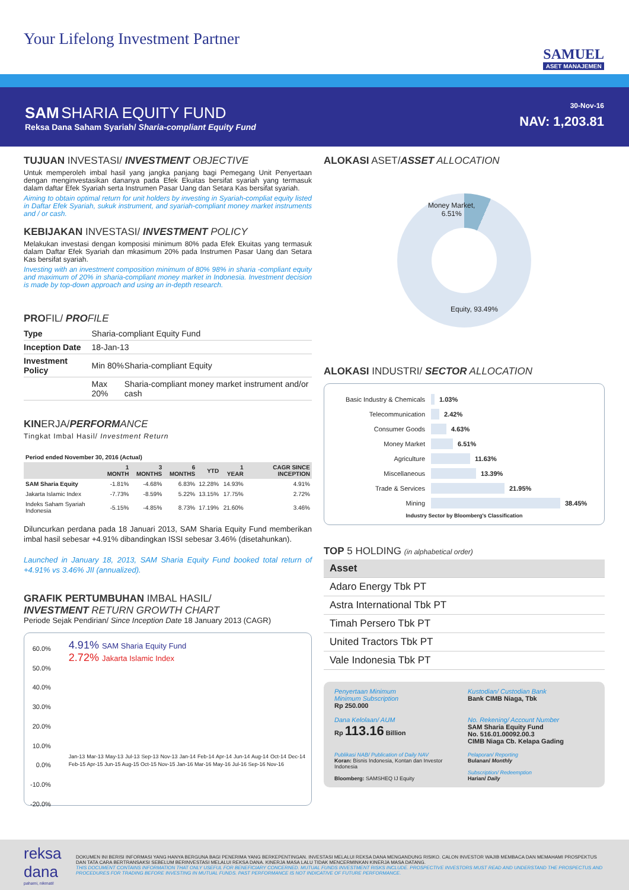Your Lifelong Investment Partner
SAMUEL
ASET MANAJEMEN
SAM SHARIA EQUITY FUND
Reksa Dana Saham Syariah/ Sharia-compliant Equity Fund
30-Nov-16
NAV: 1,203.81
TUJUAN INVESTASI/ INVESTMENT OBJECTIVE
Untuk memperoleh imbal hasil yang jangka panjang bagi Pemegang Unit Penyertaan dengan menginvestasikan dananya pada Efek Ekuitas bersifat syariah yang termasuk dalam daftar Efek Syariah serta Instrumen Pasar Uang dan Setara Kas bersifat syariah.
Aiming to obtain optimal return for unit holders by investing in Syariah-compliat equity listed in Daftar Efek Syariah, sukuk instrument, and syariah-compliant money market instruments and / or cash.
KEBIJAKAN INVESTASI/ INVESTMENT POLICY
Melakukan investasi dengan komposisi minimum 80% pada Efek Ekuitas yang termasuk dalam Daftar Efek Syariah dan mkasimum 20% pada Instrumen Pasar Uang dan Setara Kas bersifat syariah.
Investing with an investment composition minimum of 80% 98% in sharia -compliant equity and maximum of 20% in sharia-compliant money market in Indonesia. Investment decision is made by top-down approach and using an in-depth research.
PROFIL/ PROFILE
| Type | Sharia-compliant Equity Fund | |
| Inception Date | 18-Jan-13 | |
| Investment Policy | Min 80% | Sharia-compliant Equity |
| | Max 20% | Sharia-compliant money market instrument and/or cash |
KINERJA/PERFORMANCE
Tingkat Imbal Hasil/ Investment Return
| Period ended November 30, 2016 (Actual) | | | | | | |
| | 1 MONTH | 3 MONTHS | 6 MONTHS | YTD | 1 YEAR | CAGR SINCE INCEPTION |
| SAM Sharia Equity | -1.81% | -4.68% | 6.83% | 12.28% | 14.93% | 4.91% |
| Jakarta Islamic Index | -7.73% | -8.59% | 5.22% | 13.15% | 17.75% | 2.72% |
| Indeks Saham Syariah Indonesia | -5.15% | -4.85% | 8.73% | 17.19% | 21.60% | 3.46% |
Diluncurkan perdana pada 18 Januari 2013, SAM Sharia Equity Fund memberikan imbal hasil sebesar +4.91% dibandingkan ISSI sebesar 3.46% (disetahunkan).
Launched in January 18, 2013, SAM Sharia Equity Fund booked total return of +4.91% vs 3.46% JII (annualized).
GRAFIK PERTUMBUHAN IMBAL HASIL/
INVESTMENT RETURN GROWTH CHART
Periode Sejak Pendirian/ Since Inception Date 18 January 2013 (CAGR)
60.0%
50.0%
40.0%
30.0%
20.0%
10.0%
0.0%
-10.0%
-20.0%
4.91% SAM Sharia Equity Fund
2.72% Jakarta Islamic Index
Jan-13 Mar-13 May-13 Jul-13 Sep-13 Nov-13 Jan-14 Feb-14 Apr-14 Jun-14 Aug-14 Oct-14 Dec-14 Feb-15 Apr-15 Jun-15 Aug-15 Oct-15 Nov-15 Jan-16 Mar-16 May-16 Jul-16 Sep-16 Nov-16
ALOKASI ASET/ASSET ALLOCATION
Money Market,
6.51%
Equity, 93.49%
ALOKASI INDUSTRI/ SECTOR ALLOCATION
Basic Industry & Chemicals 1.03%
Telecommunication 2.42%
Consumer Goods 4.63%
Money Market 6.51%
Agriculture 11.63%
Miscellaneous 13.39%
Trade & Services 21.95%
Mining 38.45%
Industry Sector by Bloomberg's Classification
TOP 5 HOLDING (in alphabetical order)
| Asset |
| Adaro Energy Tbk PT |
| Astra International Tbk PT |
| Timah Persero Tbk PT |
| United Tractors Tbk PT |
| Vale Indonesia Tbk PT |
Penyertaan Minimum
Minimum Subscription
Rp 250.000
Kustodian/ Custodian Bank
Bank CIMB Niaga, Tbk
Dana Kelolaan/ AUM
Rp 113.16 Billion
No. Rekening/ Account Number
SAM Sharia Equity Fund
No. 516.01.00092.00.3
CIMB Niaga Cb. Kelapa Gading
Publikasi NAB/ Publication of Daily NAV
Koran: Bisnis Indonesia, Kontan dan Investor Indonesia
Bloomberg: SAMSHEQ IJ Equity
Pelaporan/ Reporting
Bulanan/ Monthly
Subscription/ Redeemption
Harian/ Daily
reksa dana
pahami, nikmati!
DOKUMEN INI BERISI INFORMASI YANG HANYA BERGUNA BAGI PENERIMA YANG BERKEPENTINGAN. INVESTASI MELALUI REKSA DANA MENGANDUNG RISIKO. CALON INVESTOR WAJIB MEMBACA DAN MEMAHAMI PROSPEKTUS DAN TATA CARA BERTRANSAKSI SEBELUM BERINVESTASI MELALUI REKSA DANA. KINERJA MASA LALU TIDAK MENCERMINKAN KINERJA MASA DATANG.
THIS DOCUMENT CONTAINS INFORMATION THAT ONLY USEFUL FOR BENEFICIARY CONCERNED. MUTUAL FUNDS INVESTMENT RISKS INCLUDE. PROSPECTIVE INVESTORS MUST READ AND UNDERSTAND THE PROSPECTUS AND PROCEDURES FOR TRADING BEFORE INVESTING IN MUTUAL FUNDS. PAST PERFORMANCE IS NOT INDICATIVE OF FUTURE PERFORMANCE.